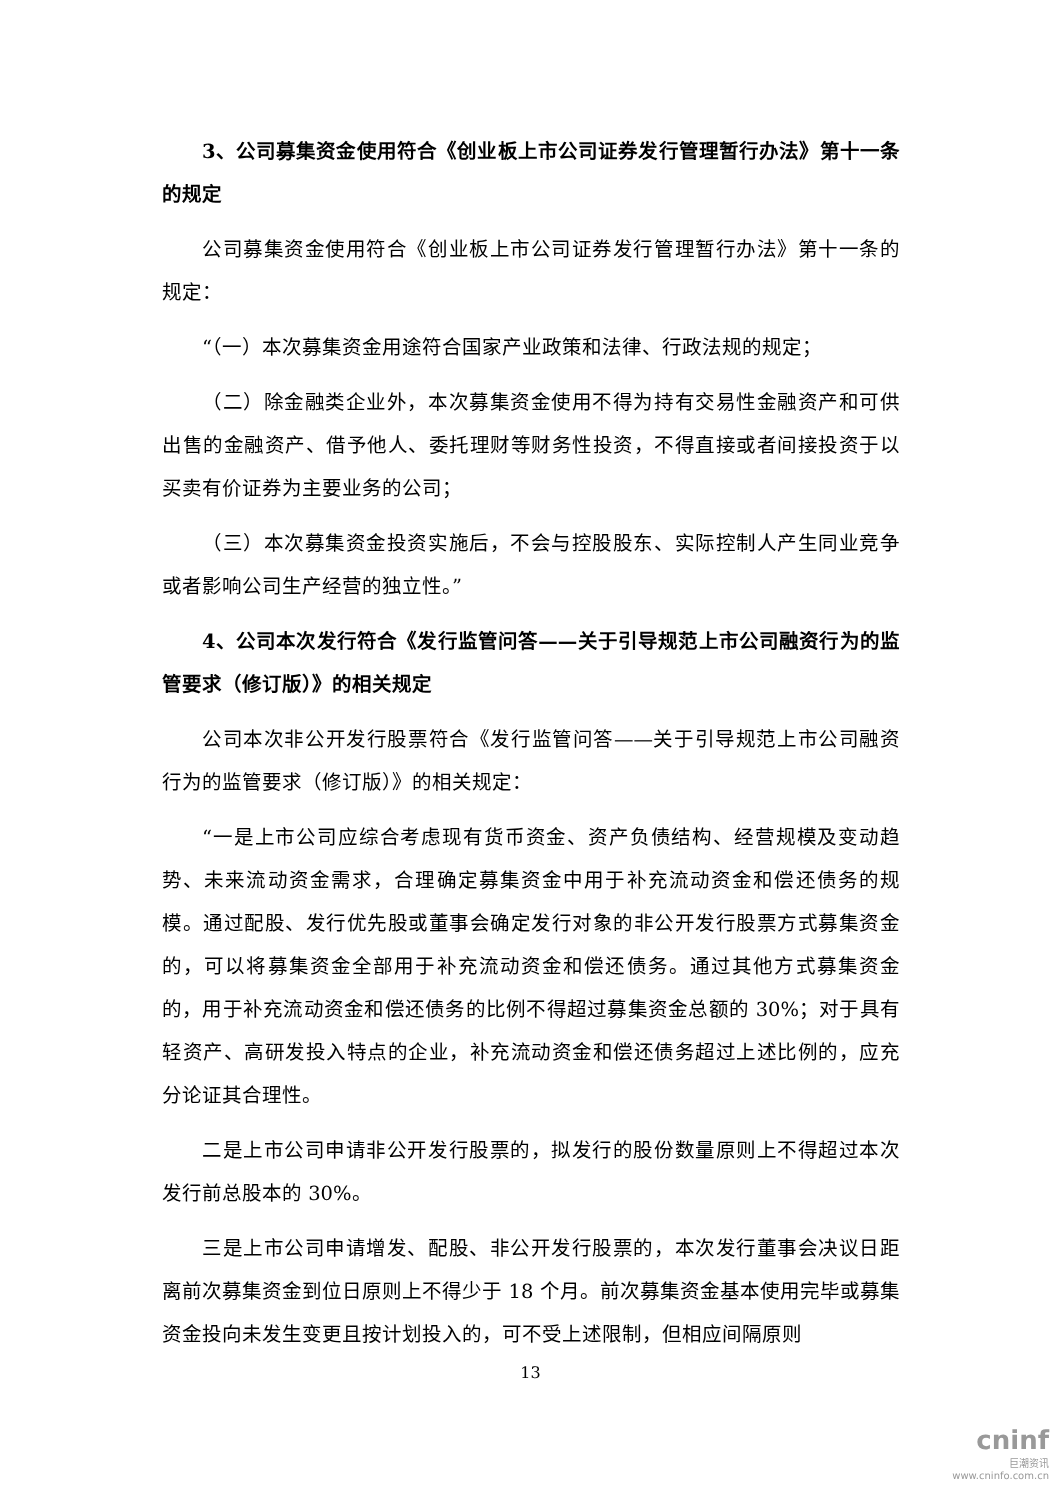3、公司募集资金使用符合《创业板上市公司证券发行管理暂行办法》第十一条的规定
公司募集资金使用符合《创业板上市公司证券发行管理暂行办法》第十一条的规定：
“（一）本次募集资金用途符合国家产业政策和法律、行政法规的规定；
（二）除金融类企业外，本次募集资金使用不得为持有交易性金融资产和可供出售的金融资产、借予他人、委托理财等财务性投资，不得直接或者间接投资于以买卖有价证券为主要业务的公司；
（三）本次募集资金投资实施后，不会与控股股东、实际控制人产生同业竞争或者影响公司生产经营的独立性。”
4、公司本次发行符合《发行监管问答——关于引导规范上市公司融资行为的监管要求（修订版）》的相关规定
公司本次非公开发行股票符合《发行监管问答——关于引导规范上市公司融资行为的监管要求（修订版）》的相关规定：
“一是上市公司应综合考虑现有货币资金、资产负债结构、经营规模及变动趋势、未来流动资金需求，合理确定募集资金中用于补充流动资金和偿还债务的规模。通过配股、发行优先股或董事会确定发行对象的非公开发行股票方式募集资金的，可以将募集资金全部用于补充流动资金和偿还债务。通过其他方式募集资金的，用于补充流动资金和偿还债务的比例不得超过募集资金总额的 30%；对于具有轻资产、高研发投入特点的企业，补充流动资金和偿还债务超过上述比例的，应充分论证其合理性。
二是上市公司申请非公开发行股票的，拟发行的股份数量原则上不得超过本次发行前总股本的 30%。
三是上市公司申请增发、配股、非公开发行股票的，本次发行董事会决议日距离前次募集资金到位日原则上不得少于 18 个月。前次募集资金基本使用完毕或募集资金投向未发生变更且按计划投入的，可不受上述限制，但相应间隔原则
13
cninf
巨潮资讯
www.cninfo.com.cn